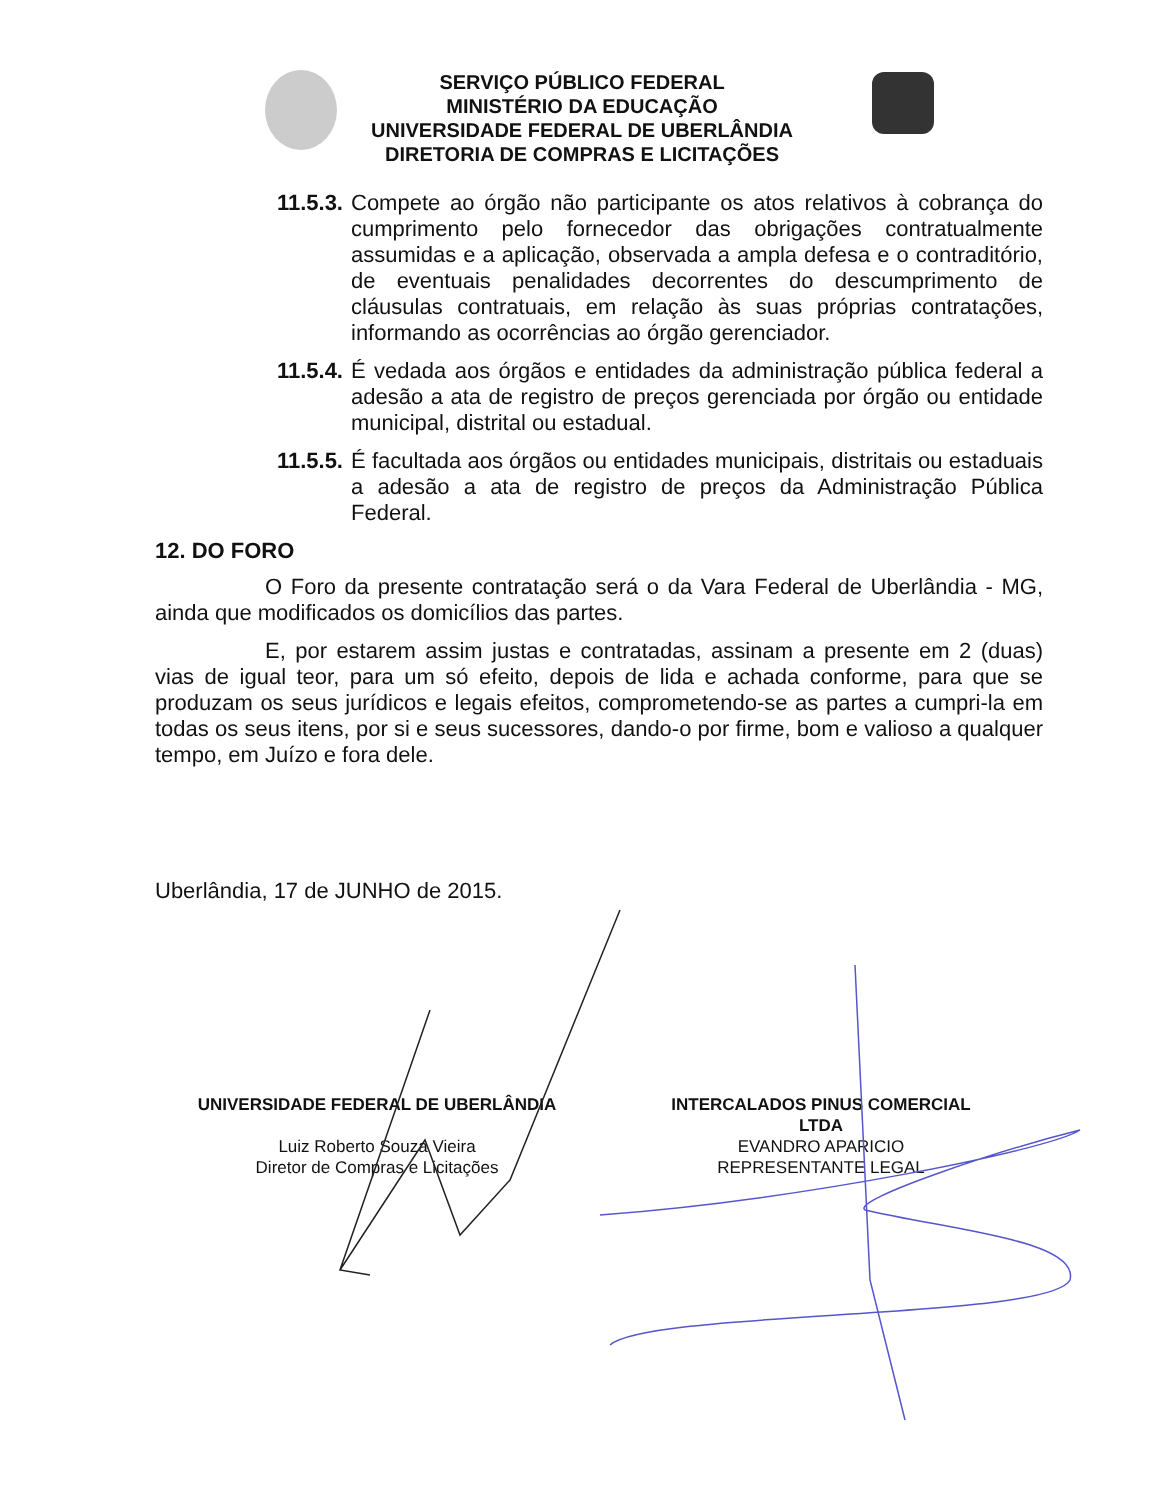SERVIÇO PÚBLICO FEDERAL
MINISTÉRIO DA EDUCAÇÃO
UNIVERSIDADE FEDERAL DE UBERLÂNDIA
DIRETORIA DE COMPRAS E LICITAÇÕES
11.5.3. Compete ao órgão não participante os atos relativos à cobrança do cumprimento pelo fornecedor das obrigações contratualmente assumidas e a aplicação, observada a ampla defesa e o contraditório, de eventuais penalidades decorrentes do descumprimento de cláusulas contratuais, em relação às suas próprias contratações, informando as ocorrências ao órgão gerenciador.
11.5.4. É vedada aos órgãos e entidades da administração pública federal a adesão a ata de registro de preços gerenciada por órgão ou entidade municipal, distrital ou estadual.
11.5.5. É facultada aos órgãos ou entidades municipais, distritais ou estaduais a adesão a ata de registro de preços da Administração Pública Federal.
12. DO FORO
O Foro da presente contratação será o da Vara Federal de Uberlândia - MG, ainda que modificados os domicílios das partes.
E, por estarem assim justas e contratadas, assinam a presente em 2 (duas) vias de igual teor, para um só efeito, depois de lida e achada conforme, para que se produzam os seus jurídicos e legais efeitos, comprometendo-se as partes a cumpri-la em todas os seus itens, por si e seus sucessores, dando-o por firme, bom e valioso a qualquer tempo, em Juízo e fora dele.
Uberlândia, 17 de JUNHO de 2015.
UNIVERSIDADE FEDERAL DE UBERLÂNDIA
Luiz Roberto Souza Vieira
Diretor de Compras e Licitações
INTERCALADOS PINUS COMERCIAL
LTDA
EVANDRO APARICIO
REPRESENTANTE LEGAL